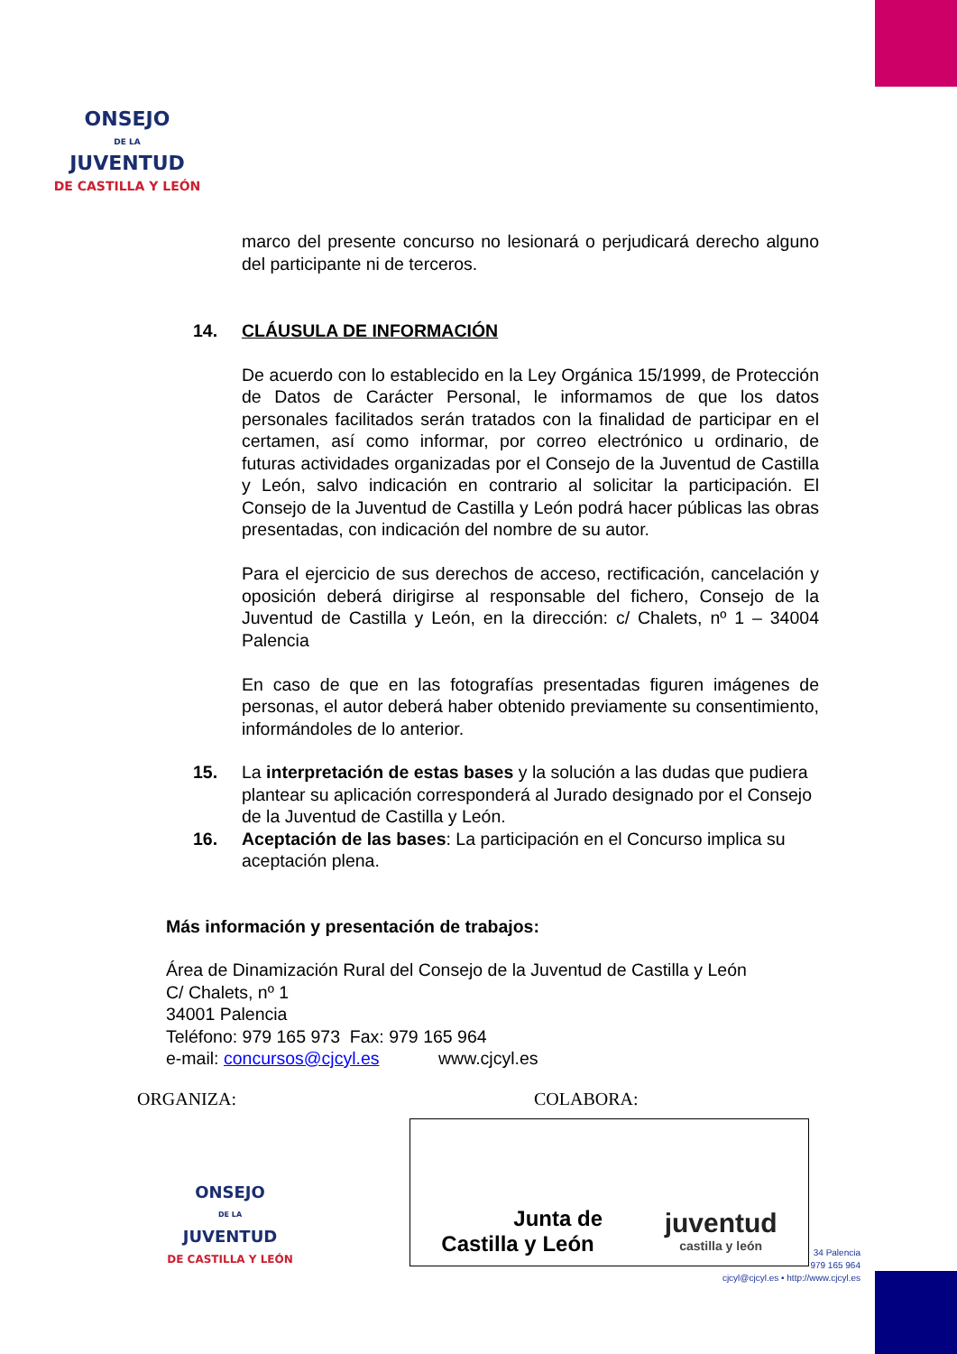ONSEJO
DE LA
JUVENTUD
DE CASTILLA Y LEÓN
marco del presente concurso no lesionará o perjudicará derecho alguno del participante ni de terceros.
14. CLÁUSULA DE INFORMACIÓN
De acuerdo con lo establecido en la Ley Orgánica 15/1999, de Protección de Datos de Carácter Personal, le informamos de que los datos personales facilitados serán tratados con la finalidad de participar en el certamen, así como informar, por correo electrónico u ordinario, de futuras actividades organizadas por el Consejo de la Juventud de Castilla y León, salvo indicación en contrario al solicitar la participación. El Consejo de la Juventud de Castilla y León podrá hacer públicas las obras presentadas, con indicación del nombre de su autor.
Para el ejercicio de sus derechos de acceso, rectificación, cancelación y oposición deberá dirigirse al responsable del fichero, Consejo de la Juventud de Castilla y León, en la dirección: c/ Chalets, nº 1 – 34004 Palencia
En caso de que en las fotografías presentadas figuren imágenes de personas, el autor deberá haber obtenido previamente su consentimiento, informándoles de lo anterior.
15. La interpretación de estas bases y la solución a las dudas que pudiera plantear su aplicación corresponderá al Jurado designado por el Consejo de la Juventud de Castilla y León.
16. Aceptación de las bases: La participación en el Concurso implica su aceptación plena.
Más información y presentación de trabajos:
Área de Dinamización Rural del Consejo de la Juventud de Castilla y León
C/ Chalets, nº 1
34001 Palencia
Teléfono: 979 165 973 Fax: 979 165 964
e-mail: concursos@cjcyl.es www.cjcyl.es
ORGANIZA: COLABORA:
ONSEJO
DE LA
JUVENTUD
DE CASTILLA Y LEÓN
Junta de
Castilla y León
juventud
castilla y león
34 Palencia
979 165 964
cjcyl@cjcyl.es • http://www.cjcyl.es